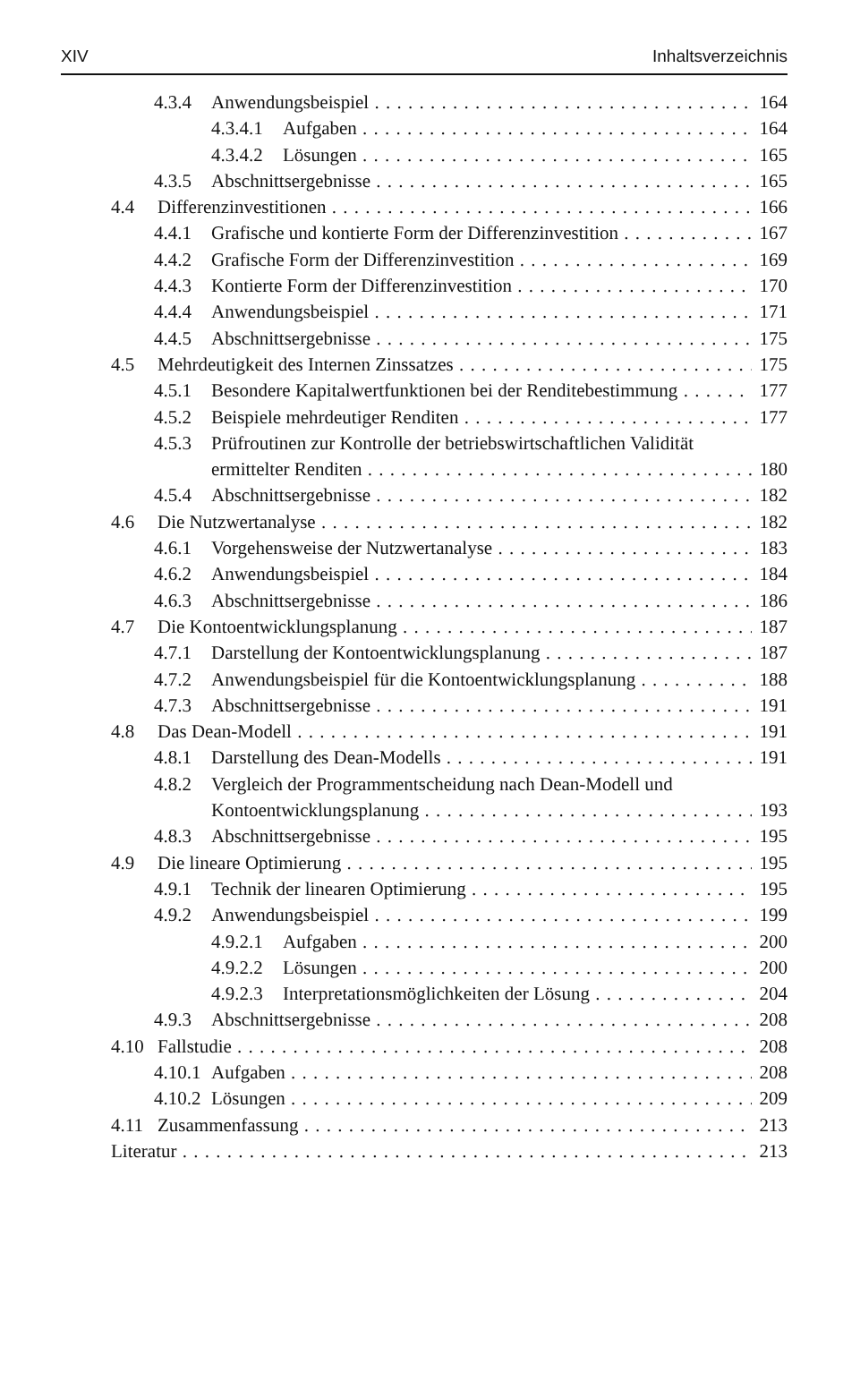XIV Inhaltsverzeichnis
4.3.4 Anwendungsbeispiel 164
4.3.4.1 Aufgaben 164
4.3.4.2 Lösungen 165
4.3.5 Abschnittsergebnisse 165
4.4 Differenzinvestitionen 166
4.4.1 Grafische und kontierte Form der Differenzinvestition 167
4.4.2 Grafische Form der Differenzinvestition 169
4.4.3 Kontierte Form der Differenzinvestition 170
4.4.4 Anwendungsbeispiel 171
4.4.5 Abschnittsergebnisse 175
4.5 Mehrdeutigkeit des Internen Zinssatzes 175
4.5.1 Besondere Kapitalwertfunktionen bei der Renditebestimmung 177
4.5.2 Beispiele mehrdeutiger Renditen 177
4.5.3 Prüfroutinen zur Kontrolle der betriebswirtschaftlichen Validität
ermittelter Renditen 180
4.5.4 Abschnittsergebnisse 182
4.6 Die Nutzwertanalyse 182
4.6.1 Vorgehensweise der Nutzwertanalyse 183
4.6.2 Anwendungsbeispiel 184
4.6.3 Abschnittsergebnisse 186
4.7 Die Kontoentwicklungsplanung 187
4.7.1 Darstellung der Kontoentwicklungsplanung 187
4.7.2 Anwendungsbeispiel für die Kontoentwicklungsplanung 188
4.7.3 Abschnittsergebnisse 191
4.8 Das Dean-Modell 191
4.8.1 Darstellung des Dean-Modells 191
4.8.2 Vergleich der Programmentscheidung nach Dean-Modell und
Kontoentwicklungsplanung 193
4.8.3 Abschnittsergebnisse 195
4.9 Die lineare Optimierung 195
4.9.1 Technik der linearen Optimierung 195
4.9.2 Anwendungsbeispiel 199
4.9.2.1 Aufgaben 200
4.9.2.2 Lösungen 200
4.9.2.3 Interpretationsmöglichkeiten der Lösung 204
4.9.3 Abschnittsergebnisse 208
4.10 Fallstudie 208
4.10.1 Aufgaben 208
4.10.2 Lösungen 209
4.11 Zusammenfassung 213
Literatur 213